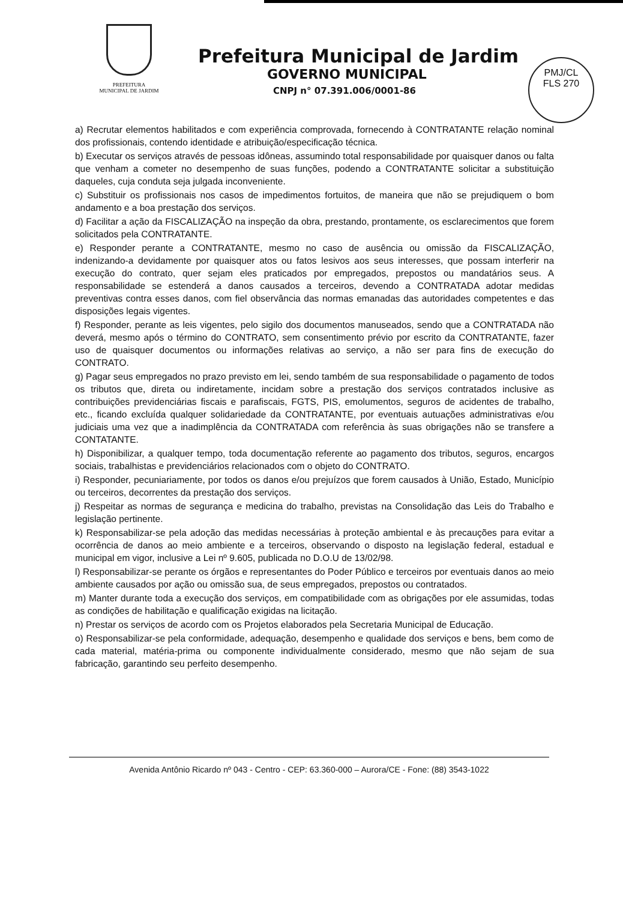PREFEITURA
MUNICIPAL DE JARDIM
Prefeitura Municipal de Jardim
GOVERNO MUNICIPAL
CNPJ n° 07.391.006/0001-86
PMJ/CL
FLS 270
a) Recrutar elementos habilitados e com experiência comprovada, fornecendo à CONTRATANTE relação nominal dos profissionais, contendo identidade e atribuição/especificação técnica.
b) Executar os serviços através de pessoas idôneas, assumindo total responsabilidade por quaisquer danos ou falta que venham a cometer no desempenho de suas funções, podendo a CONTRATANTE solicitar a substituição daqueles, cuja conduta seja julgada inconveniente.
c) Substituir os profissionais nos casos de impedimentos fortuitos, de maneira que não se prejudiquem o bom andamento e a boa prestação dos serviços.
d) Facilitar a ação da FISCALIZAÇÃO na inspeção da obra, prestando, prontamente, os esclarecimentos que forem solicitados pela CONTRATANTE.
e) Responder perante a CONTRATANTE, mesmo no caso de ausência ou omissão da FISCALIZAÇÃO, indenizando-a devidamente por quaisquer atos ou fatos lesivos aos seus interesses, que possam interferir na execução do contrato, quer sejam eles praticados por empregados, prepostos ou mandatários seus. A responsabilidade se estenderá a danos causados a terceiros, devendo a CONTRATADA adotar medidas preventivas contra esses danos, com fiel observância das normas emanadas das autoridades competentes e das disposições legais vigentes.
f) Responder, perante as leis vigentes, pelo sigilo dos documentos manuseados, sendo que a CONTRATADA não deverá, mesmo após o término do CONTRATO, sem consentimento prévio por escrito da CONTRATANTE, fazer uso de quaisquer documentos ou informações relativas ao serviço, a não ser para fins de execução do CONTRATO.
g) Pagar seus empregados no prazo previsto em lei, sendo também de sua responsabilidade o pagamento de todos os tributos que, direta ou indiretamente, incidam sobre a prestação dos serviços contratados inclusive as contribuições previdenciárias fiscais e parafiscais, FGTS, PIS, emolumentos, seguros de acidentes de trabalho, etc., ficando excluída qualquer solidariedade da CONTRATANTE, por eventuais autuações administrativas e/ou judiciais uma vez que a inadimplência da CONTRATADA com referência às suas obrigações não se transfere a CONTATANTE.
h) Disponibilizar, a qualquer tempo, toda documentação referente ao pagamento dos tributos, seguros, encargos sociais, trabalhistas e previdenciários relacionados com o objeto do CONTRATO.
i) Responder, pecuniariamente, por todos os danos e/ou prejuízos que forem causados à União, Estado, Município ou terceiros, decorrentes da prestação dos serviços.
j) Respeitar as normas de segurança e medicina do trabalho, previstas na Consolidação das Leis do Trabalho e legislação pertinente.
k) Responsabilizar-se pela adoção das medidas necessárias à proteção ambiental e às precauções para evitar a ocorrência de danos ao meio ambiente e a terceiros, observando o disposto na legislação federal, estadual e municipal em vigor, inclusive a Lei nº 9.605, publicada no D.O.U de 13/02/98.
l) Responsabilizar-se perante os órgãos e representantes do Poder Público e terceiros por eventuais danos ao meio ambiente causados por ação ou omissão sua, de seus empregados, prepostos ou contratados.
m) Manter durante toda a execução dos serviços, em compatibilidade com as obrigações por ele assumidas, todas as condições de habilitação e qualificação exigidas na licitação.
n) Prestar os serviços de acordo com os Projetos elaborados pela Secretaria Municipal de Educação.
o) Responsabilizar-se pela conformidade, adequação, desempenho e qualidade dos serviços e bens, bem como de cada material, matéria-prima ou componente individualmente considerado, mesmo que não sejam de sua fabricação, garantindo seu perfeito desempenho.
Avenida Antônio Ricardo nº 043 - Centro - CEP: 63.360-000 – Aurora/CE - Fone: (88) 3543-1022